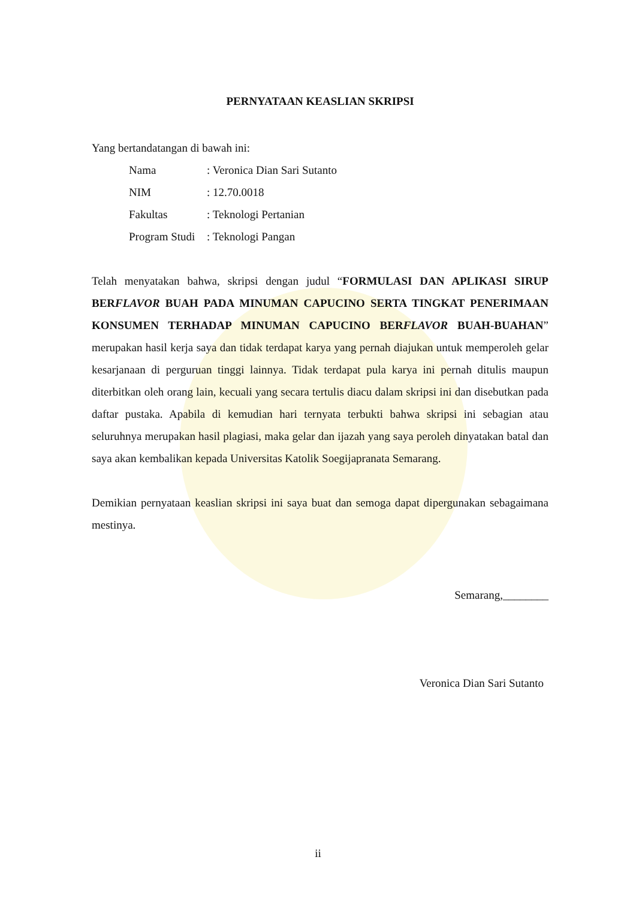PERNYATAAN KEASLIAN SKRIPSI
Yang bertandatangan di bawah ini:
| Nama | : Veronica Dian Sari Sutanto |
| NIM | : 12.70.0018 |
| Fakultas | : Teknologi Pertanian |
| Program Studi | : Teknologi Pangan |
Telah menyatakan bahwa, skripsi dengan judul “FORMULASI DAN APLIKASI SIRUP BERFLAVOR BUAH PADA MINUMAN CAPUCINO SERTA TINGKAT PENERIMAAN KONSUMEN TERHADAP MINUMAN CAPUCINO BERFLAVOR BUAH-BUAHAN” merupakan hasil kerja saya dan tidak terdapat karya yang pernah diajukan untuk memperoleh gelar kesarjanaan di perguruan tinggi lainnya. Tidak terdapat pula karya ini pernah ditulis maupun diterbitkan oleh orang lain, kecuali yang secara tertulis diacu dalam skripsi ini dan disebutkan pada daftar pustaka. Apabila di kemudian hari ternyata terbukti bahwa skripsi ini sebagian atau seluruhnya merupakan hasil plagiasi, maka gelar dan ijazah yang saya peroleh dinyatakan batal dan saya akan kembalikan kepada Universitas Katolik Soegijapranata Semarang.
Demikian pernyataan keaslian skripsi ini saya buat dan semoga dapat dipergunakan sebagaimana mestinya.
Semarang,________
Veronica Dian Sari Sutanto
ii